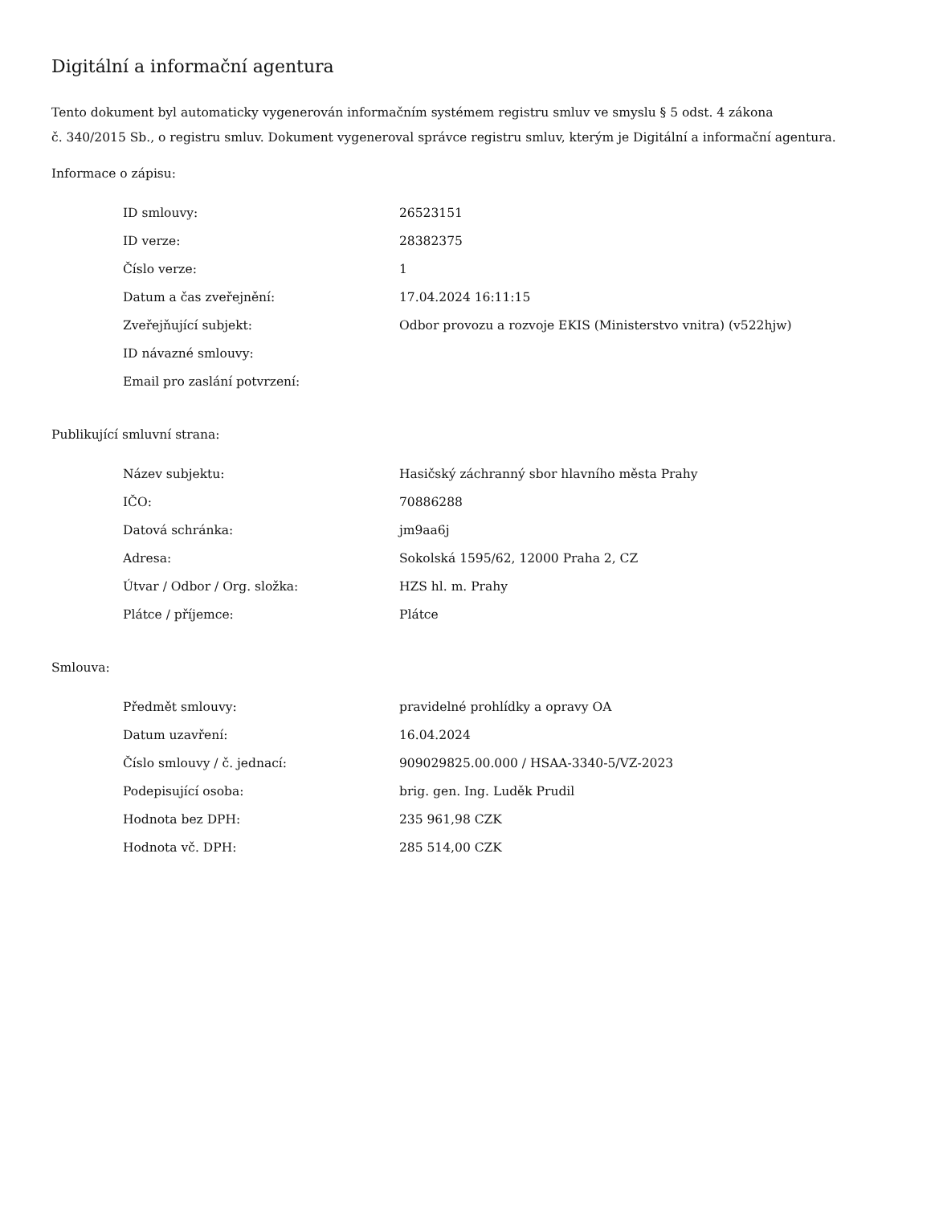Digitální a informační agentura
Tento dokument byl automaticky vygenerován informačním systémem registru smluv ve smyslu § 5 odst. 4 zákona
č. 340/2015 Sb., o registru smluv. Dokument vygeneroval správce registru smluv, kterým je Digitální a informační agentura.
Informace o zápisu:
| ID smlouvy: | 26523151 |
| ID verze: | 28382375 |
| Číslo verze: | 1 |
| Datum a čas zveřejnění: | 17.04.2024 16:11:15 |
| Zveřejňující subjekt: | Odbor provozu a rozvoje EKIS (Ministerstvo vnitra) (v522hjw) |
| ID návazné smlouvy: | |
| Email pro zaslání potvrzení: | |
Publikující smluvní strana:
| Název subjektu: | Hasičský záchranný sbor hlavního města Prahy |
| IČO: | 70886288 |
| Datová schránka: | jm9aa6j |
| Adresa: | Sokolská 1595/62, 12000 Praha 2, CZ |
| Útvar / Odbor / Org. složka: | HZS hl. m. Prahy |
| Plátce / příjemce: | Plátce |
Smlouva:
| Předmět smlouvy: | pravidelné prohlídky a opravy OA |
| Datum uzavření: | 16.04.2024 |
| Číslo smlouvy / č. jednací: | 909029825.00.000 / HSAA-3340-5/VZ-2023 |
| Podepisující osoba: | brig. gen. Ing. Luděk Prudil |
| Hodnota bez DPH: | 235 961,98 CZK |
| Hodnota vč. DPH: | 285 514,00 CZK |